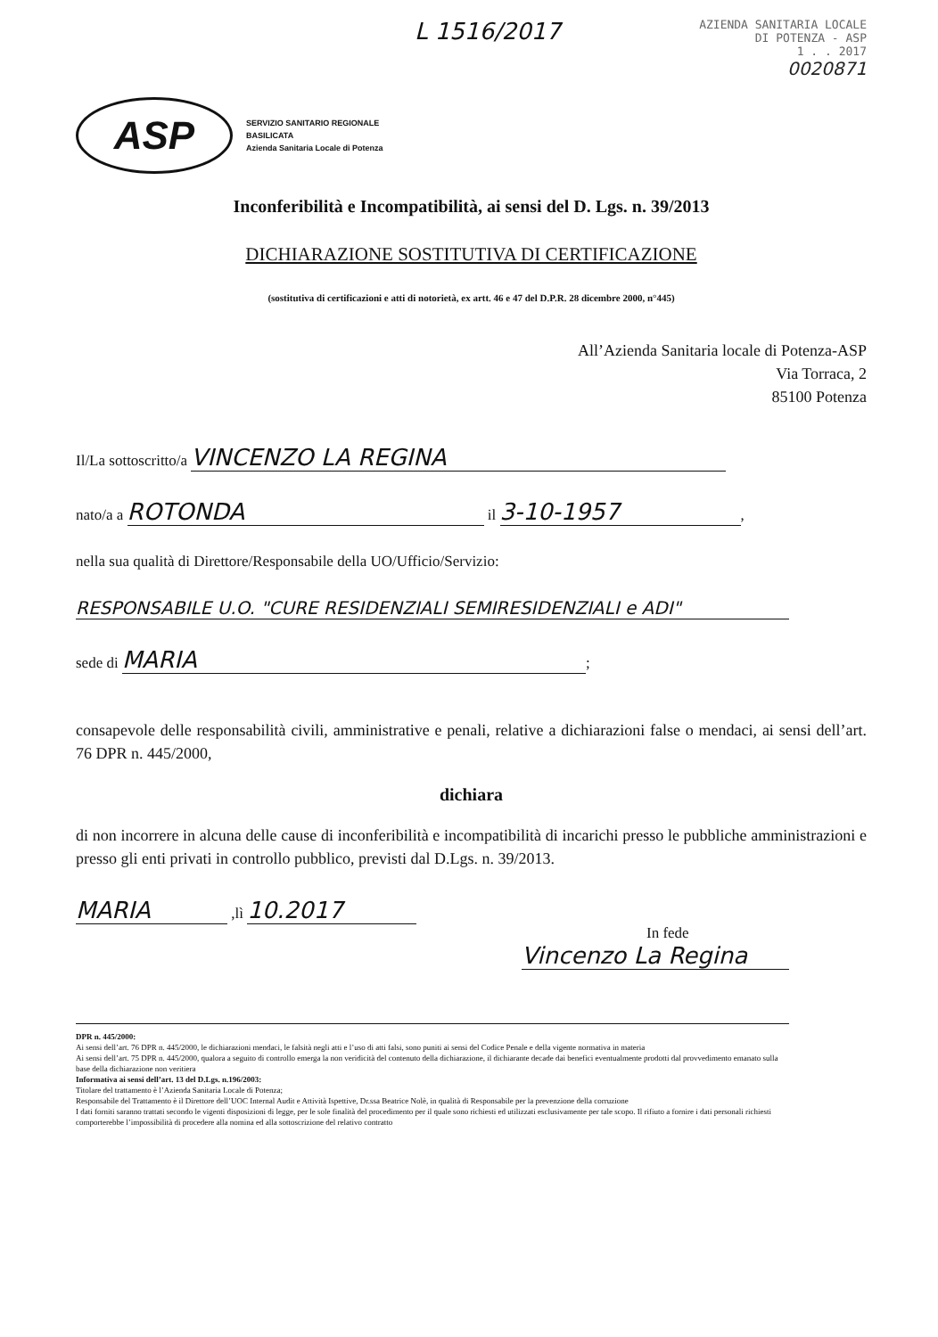L 1516/2017
AZIENDA SANITARIA LOCALE
DI POTENZA - ASP
1 . . 2017
0020871
ASP
SERVIZIO SANITARIO REGIONALE
BASILICATA
Azienda Sanitaria Locale di Potenza
Inconferibilità e Incompatibilità, ai sensi del D. Lgs. n. 39/2013
DICHIARAZIONE SOSTITUTIVA DI CERTIFICAZIONE
(sostitutiva di certificazioni e atti di notorietà, ex artt. 46 e 47 del D.P.R. 28 dicembre 2000, n°445)
All’Azienda Sanitaria locale di Potenza-ASP
Via Torraca, 2
85100 Potenza
Il/La sottoscritto/a VINCENZO LA REGINA
nato/a a ROTONDA il 3-10-1957,
nella sua qualità di Direttore/Responsabile della UO/Ufficio/Servizio:
RESPONSABILE U.O. "CURE RESIDENZIALI SEMIRESIDENZIALI e ADI"
sede di MARIA;
consapevole delle responsabilità civili, amministrative e penali, relative a dichiarazioni false o mendaci, ai sensi dell’art. 76 DPR n. 445/2000,
dichiara
di non incorrere in alcuna delle cause di inconferibilità e incompatibilità di incarichi presso le pubbliche amministrazioni e presso gli enti privati in controllo pubblico, previsti dal D.Lgs. n. 39/2013.
MARIA ,lì 10.2017
In fede
Vincenzo La Regina
DPR n. 445/2000:
Ai sensi dell’art. 76 DPR n. 445/2000, le dichiarazioni mendaci, le falsità negli atti e l’uso di atti falsi, sono puniti ai sensi del Codice Penale e della vigente normativa in materia
Ai sensi dell’art. 75 DPR n. 445/2000, qualora a seguito di controllo emerga la non veridicità del contenuto della dichiarazione, il dichiarante decade dai benefici eventualmente prodotti dal provvedimento emanato sulla base della dichiarazione non veritiera
Informativa ai sensi dell’art. 13 del D.Lgs. n.196/2003:
Titolare del trattamento è l’Azienda Sanitaria Locale di Potenza;
Responsabile del Trattamento è il Direttore dell’UOC Internal Audit e Attività Ispettive, Dr.ssa Beatrice Nolè, in qualità di Responsabile per la prevenzione della corruzione
I dati forniti saranno trattati secondo le vigenti disposizioni di legge, per le sole finalità del procedimento per il quale sono richiesti ed utilizzati esclusivamente per tale scopo. Il rifiuto a fornire i dati personali richiesti comporterebbe l’impossibilità di procedere alla nomina ed alla sottoscrizione del relativo contratto